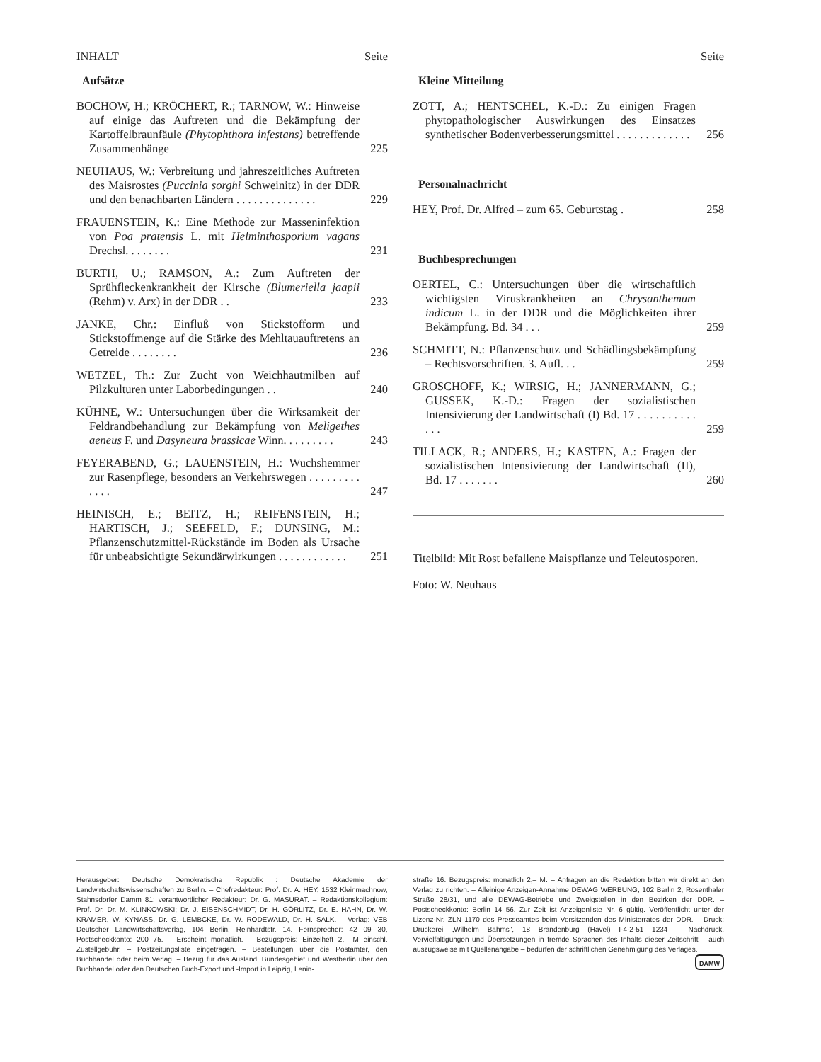INHALT Seite
Aufsätze
BOCHOW, H.; KRÖCHERT, R.; TARNOW, W.: Hinweise auf einige das Auftreten und die Bekämpfung der Kartoffelbraunfäule (Phytophthora infestans) betreffende Zusammenhänge
225
NEUHAUS, W.: Verbreitung und jahreszeitliches Auftreten des Maisrostes (Puccinia sorghi Schweinitz) in der DDR und den benachbarten Ländern . . . . . . . . . . . . . .
229
FRAUENSTEIN, K.: Eine Methode zur Masseninfektion von Poa pratensis L. mit Helminthosporium vagans Drechsl. . . . . . . .
231
BURTH, U.; RAMSON, A.: Zum Auftreten der Sprühfleckenkrankheit der Kirsche (Blumeriella jaapii (Rehm) v. Arx) in der DDR . .
233
JANKE, Chr.: Einfluß von Stickstofform und Stickstoffmenge auf die Stärke des Mehltauauftretens an Getreide . . . . . . . .
236
WETZEL, Th.: Zur Zucht von Weichhautmilben auf Pilzkulturen unter Laborbedingungen . .
240
KÜHNE, W.: Untersuchungen über die Wirksamkeit der Feldrandbehandlung zur Bekämpfung von Meligethes aeneus F. und Dasyneura brassicae Winn. . . . . . . . .
243
FEYERABEND, G.; LAUENSTEIN, H.: Wuchshemmer zur Rasenpflege, besonders an Verkehrswegen . . . . . . . . . . . . .
247
HEINISCH, E.; BEITZ, H.; REIFENSTEIN, H.; HARTISCH, J.; SEEFELD, F.; DUNSING, M.: Pflanzenschutzmittel-Rückstände im Boden als Ursache für unbeabsichtigte Sekundärwirkungen . . . . . . . . . . . .
251
Seite
Kleine Mitteilung
ZOTT, A.; HENTSCHEL, K.-D.: Zu einigen Fragen phytopathologischer Auswirkungen des Einsatzes synthetischer Bodenverbesserungsmittel . . . . . . . . . . . . .
256
Personalnachricht
HEY, Prof. Dr. Alfred – zum 65. Geburtstag .
258
Buchbesprechungen
OERTEL, C.: Untersuchungen über die wirtschaftlich wichtigsten Viruskrankheiten an Chrysanthemum indicum L. in der DDR und die Möglichkeiten ihrer Bekämpfung. Bd. 34 . . .
259
SCHMITT, N.: Pflanzenschutz und Schädlingsbekämpfung – Rechtsvorschriften. 3. Aufl. . .
259
GROSCHOFF, K.; WIRSIG, H.; JANNERMANN, G.; GUSSEK, K.-D.: Fragen der sozialistischen Intensivierung der Landwirtschaft (I) Bd. 17 . . . . . . . . . . . . .
259
TILLACK, R.; ANDERS, H.; KASTEN, A.: Fragen der sozialistischen Intensivierung der Landwirtschaft (II), Bd. 17 . . . . . . .
260
Titelbild: Mit Rost befallene Maispflanze und Teleutosporen.
Foto: W. Neuhaus
Herausgeber: Deutsche Demokratische Republik : Deutsche Akademie der Landwirtschaftswissenschaften zu Berlin. – Chefredakteur: Prof. Dr. A. HEY, 1532 Kleinmachnow, Stahnsdorfer Damm 81; verantwortlicher Redakteur: Dr. G. MASURAT. – Redaktionskollegium: Prof. Dr. Dr. M. KLINKOWSKI; Dr. J. EISENSCHMIDT, Dr. H. GÖRLITZ, Dr. E. HAHN, Dr. W. KRAMER, W. KYNASS, Dr. G. LEMBCKE, Dr. W. RODEWALD, Dr. H. SALK. – Verlag: VEB Deutscher Landwirtschaftsverlag, 104 Berlin, Reinhardtstr. 14. Fernsprecher: 42 09 30, Postscheckkonto: 200 75. – Erscheint monatlich. – Bezugspreis: Einzelheft 2,– M einschl. Zustellgebühr. – Postzeitungsliste eingetragen. – Bestellungen über die Postämter, den Buchhandel oder beim Verlag. – Bezug für das Ausland, Bundesgebiet und Westberlin über den Buchhandel oder den Deutschen Buch-Export und -Import in Leipzig, Lenin-
straße 16. Bezugspreis: monatlich 2,– M. – Anfragen an die Redaktion bitten wir direkt an den Verlag zu richten. – Alleinige Anzeigen-Annahme DEWAG WERBUNG, 102 Berlin 2, Rosenthaler Straße 28/31, und alle DEWAG-Betriebe und Zweigstellen in den Bezirken der DDR. – Postscheckkonto: Berlin 14 56. Zur Zeit ist Anzeigenliste Nr. 6 gültig. Veröffentlicht unter der Lizenz-Nr. ZLN 1170 des Presseamtes beim Vorsitzenden des Ministerrates der DDR. – Druck: Druckerei „Wilhelm Bahms", 18 Brandenburg (Havel) I-4-2-51 1234 – Nachdruck, Vervielfältigungen und Übersetzungen in fremde Sprachen des Inhalts dieser Zeitschrift – auch auszugsweise mit Quellenangabe – bedürfen der schriftlichen Genehmigung des Verlages.
DAMW